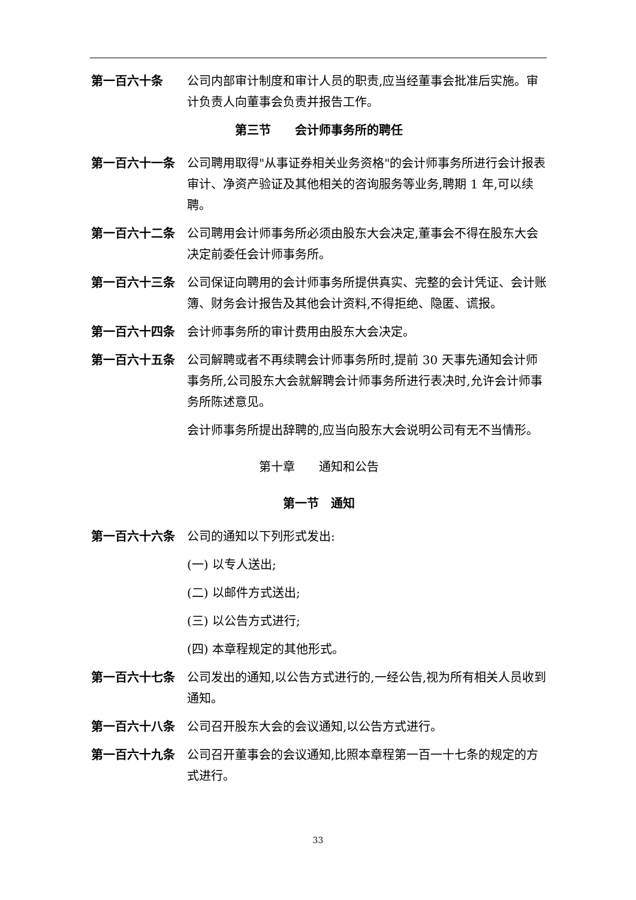第一百六十条 公司内部审计制度和审计人员的职责,应当经董事会批准后实施。审计负责人向董事会负责并报告工作。
第三节　　会计师事务所的聘任
第一百六十一条 公司聘用取得"从事证券相关业务资格"的会计师事务所进行会计报表审计、净资产验证及其他相关的咨询服务等业务,聘期 1 年,可以续聘。
第一百六十二条 公司聘用会计师事务所必须由股东大会决定,董事会不得在股东大会决定前委任会计师事务所。
第一百六十三条 公司保证向聘用的会计师事务所提供真实、完整的会计凭证、会计账簿、财务会计报告及其他会计资料,不得拒绝、隐匿、谎报。
第一百六十四条 会计师事务所的审计费用由股东大会决定。
第一百六十五条 公司解聘或者不再续聘会计师事务所时,提前 30 天事先通知会计师事务所,公司股东大会就解聘会计师事务所进行表决时,允许会计师事务所陈述意见。
会计师事务所提出辞聘的,应当向股东大会说明公司有无不当情形。
第十章　　通知和公告
第一节　通知
第一百六十六条 公司的通知以下列形式发出:
(一) 以专人送出;
(二) 以邮件方式送出;
(三) 以公告方式进行;
(四) 本章程规定的其他形式。
第一百六十七条 公司发出的通知,以公告方式进行的,一经公告,视为所有相关人员收到通知。
第一百六十八条 公司召开股东大会的会议通知,以公告方式进行。
第一百六十九条 公司召开董事会的会议通知,比照本章程第一百一十七条的规定的方式进行。
33